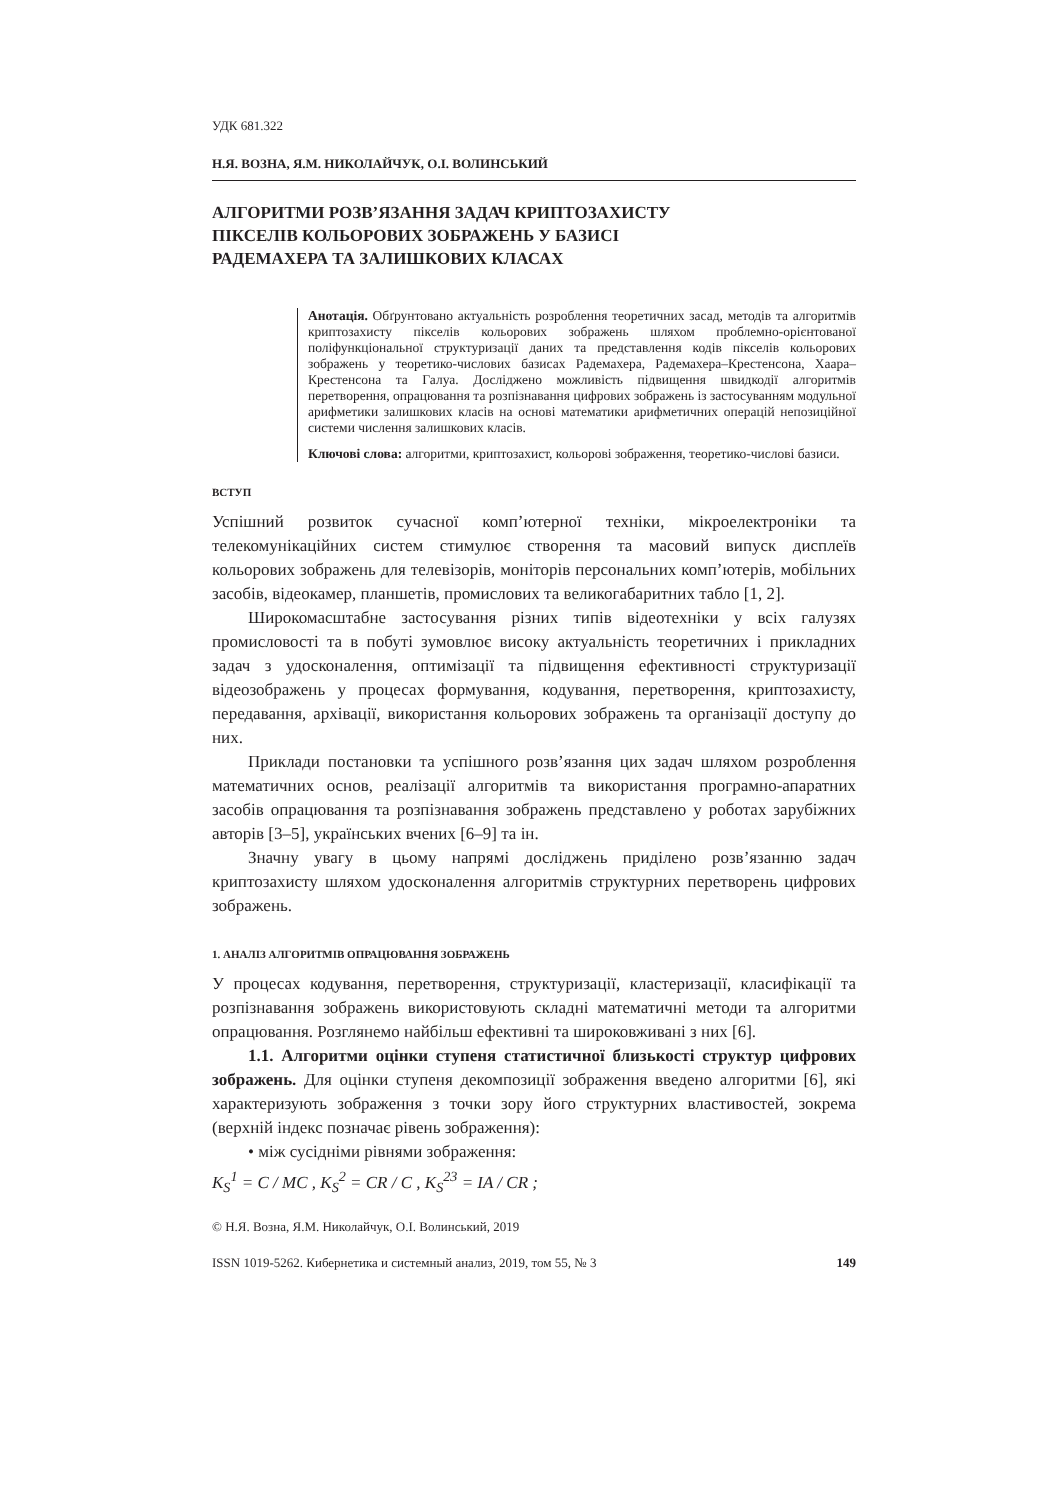УДК 681.322
Н.Я. ВОЗНА, Я.М. НИКОЛАЙЧУК, О.І. ВОЛИНСЬКИЙ
АЛГОРИТМИ РОЗВ’ЯЗАННЯ ЗАДАЧ КРИПТОЗАХИСТУ
ПІКСЕЛІВ КОЛЬОРОВИХ ЗОБРАЖЕНЬ У БАЗИСІ
РАДЕМАХЕРА ТА ЗАЛИШКОВИХ КЛАСАХ
Анотація. Обґрунтовано актуальність розроблення теоретичних засад, методів та алгоритмів криптозахисту пікселів кольорових зображень шляхом проблемно-орієнтованої поліфункціональної структуризації даних та представлення кодів пікселів кольорових зображень у теоретико-числових базисах Радемахера, Радемахера–Крестенсона, Хаара–Крестенсона та Галуа. Досліджено можливість підвищення швидкодії алгоритмів перетворення, опрацювання та розпізнавання цифрових зображень із застосуванням модульної арифметики залишкових класів на основі математики арифметичних операцій непозиційної системи числення залишкових класів.
Ключові слова: алгоритми, криптозахист, кольорові зображення, теоретико-числові базиси.
ВСТУП
Успішний розвиток сучасної комп’ютерної техніки, мікроелектроніки та телекомунікаційних систем стимулює створення та масовий випуск дисплеїв кольорових зображень для телевізорів, моніторів персональних комп’ютерів, мобільних засобів, відеокамер, планшетів, промислових та великогабаритних табло [1, 2].
Широкомасштабне застосування різних типів відеотехніки у всіх галузях промисловості та в побуті зумовлює високу актуальність теоретичних і прикладних задач з удосконалення, оптимізації та підвищення ефективності структуризації відеозображень у процесах формування, кодування, перетворення, криптозахисту, передавання, архівації, використання кольорових зображень та організації доступу до них.
Приклади постановки та успішного розв’язання цих задач шляхом розроблення математичних основ, реалізації алгоритмів та використання програмно-апаратних засобів опрацювання та розпізнавання зображень представлено у роботах зарубіжних авторів [3–5], українських вчених [6–9] та ін.
Значну увагу в цьому напрямі досліджень приділено розв’язанню задач криптозахисту шляхом удосконалення алгоритмів структурних перетворень цифрових зображень.
1. АНАЛІЗ АЛГОРИТМІВ ОПРАЦЮВАННЯ ЗОБРАЖЕНЬ
У процесах кодування, перетворення, структуризації, кластеризації, класифікації та розпізнавання зображень використовують складні математичні методи та алгоритми опрацювання. Розглянемо найбільш ефективні та широковживані з них [6].
1.1. Алгоритми оцінки ступеня статистичної близькості структур цифрових зображень. Для оцінки ступеня декомпозиції зображення введено алгоритми [6], які характеризують зображення з точки зору його структурних властивостей, зокрема (верхній індекс позначає рівень зображення):
• між сусідніми рівнями зображення:
K<sub>S</sub><sup>1</sup> = C / MC , K<sub>S</sub><sup>2</sup> = CR / C , K<sub>S</sub><sup>23</sup> = IA / CR ;
© Н.Я. Возна, Я.М. Николайчук, О.І. Волинський, 2019
ISSN 1019-5262. Кибернетика и системный анализ, 2019, том 55, № 3 149